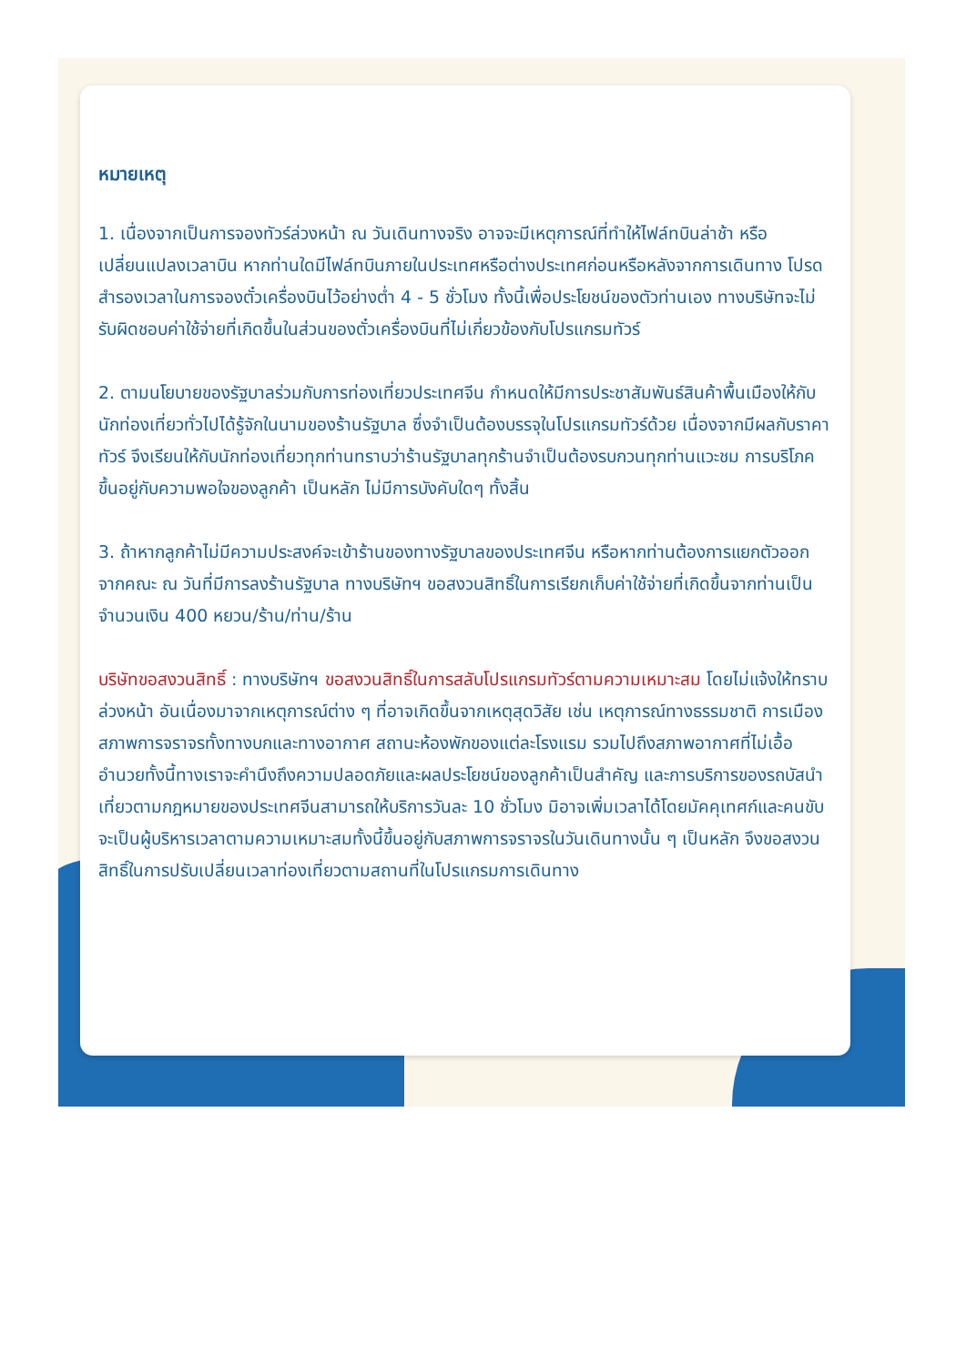หมายเหตุ
1. เนื่องจากเป็นการจองทัวร์ล่วงหน้า ณ วันเดินทางจริง อาจจะมีเหตุการณ์ที่ทำให้ไฟล์ทบินล่าช้า หรือเปลี่ยนแปลงเวลาบิน หากท่านใดมีไฟล์ทบินภายในประเทศหรือต่างประเทศก่อนหรือหลังจากการเดินทาง โปรดสำรองเวลาในการจองตั๋วเครื่องบินไว้อย่างต่ำ 4 - 5 ชั่วโมง ทั้งนี้เพื่อประโยชน์ของตัวท่านเอง ทางบริษัทจะไม่รับผิดชอบค่าใช้จ่ายที่เกิดขึ้นในส่วนของตั๋วเครื่องบินที่ไม่เกี่ยวข้องกับโปรแกรมทัวร์
2. ตามนโยบายของรัฐบาลร่วมกับการท่องเที่ยวประเทศจีน กำหนดให้มีการประชาสัมพันธ์สินค้าพื้นเมืองให้กับนักท่องเที่ยวทั่วไปได้รู้จักในนามของร้านรัฐบาล ซึ่งจำเป็นต้องบรรจุในโปรแกรมทัวร์ด้วย เนื่องจากมีผลกับราคาทัวร์ จึงเรียนให้กับนักท่องเที่ยวทุกท่านทราบว่าร้านรัฐบาลทุกร้านจำเป็นต้องรบกวนทุกท่านแวะชม การบริโภคขึ้นอยู่กับความพอใจของลูกค้า เป็นหลัก ไม่มีการบังคับใดๆ ทั้งสิ้น
3. ถ้าหากลูกค้าไม่มีความประสงค์จะเข้าร้านของทางรัฐบาลของประเทศจีน หรือหากท่านต้องการแยกตัวออกจากคณะ ณ วันที่มีการลงร้านรัฐบาล ทางบริษัทฯ ขอสงวนสิทธิ์ในการเรียกเก็บค่าใช้จ่ายที่เกิดขึ้นจากท่านเป็นจำนวนเงิน 400 หยวน/ร้าน/ท่าน/ร้าน
บริษัทขอสงวนสิทธิ์ : ทางบริษัทฯ ขอสงวนสิทธิ์ในการสลับโปรแกรมทัวร์ตามความเหมาะสม โดยไม่แจ้งให้ทราบล่วงหน้า อันเนื่องมาจากเหตุการณ์ต่าง ๆ ที่อาจเกิดขึ้นจากเหตุสุดวิสัย เช่น เหตุการณ์ทางธรรมชาติ การเมือง สภาพการจราจรทั้งทางบกและทางอากาศ สถานะห้องพักของแต่ละโรงแรม รวมไปถึงสภาพอากาศที่ไม่เอื้ออำนวยทั้งนี้ทางเราจะคำนึงถึงความปลอดภัยและผลประโยชน์ของลูกค้าเป็นสำคัญ และการบริการของรถบัสนำเที่ยวตามกฎหมายของประเทศจีนสามารถให้บริการวันละ 10 ชั่วโมง มิอาจเพิ่มเวลาได้โดยมัคคุเทศก์และคนขับจะเป็นผู้บริหารเวลาตามความเหมาะสมทั้งนี้ขึ้นอยู่กับสภาพการจราจรในวันเดินทางนั้น ๆ เป็นหลัก จึงขอสงวนสิทธิ์ในการปรับเปลี่ยนเวลาท่องเที่ยวตามสถานที่ในโปรแกรมการเดินทาง